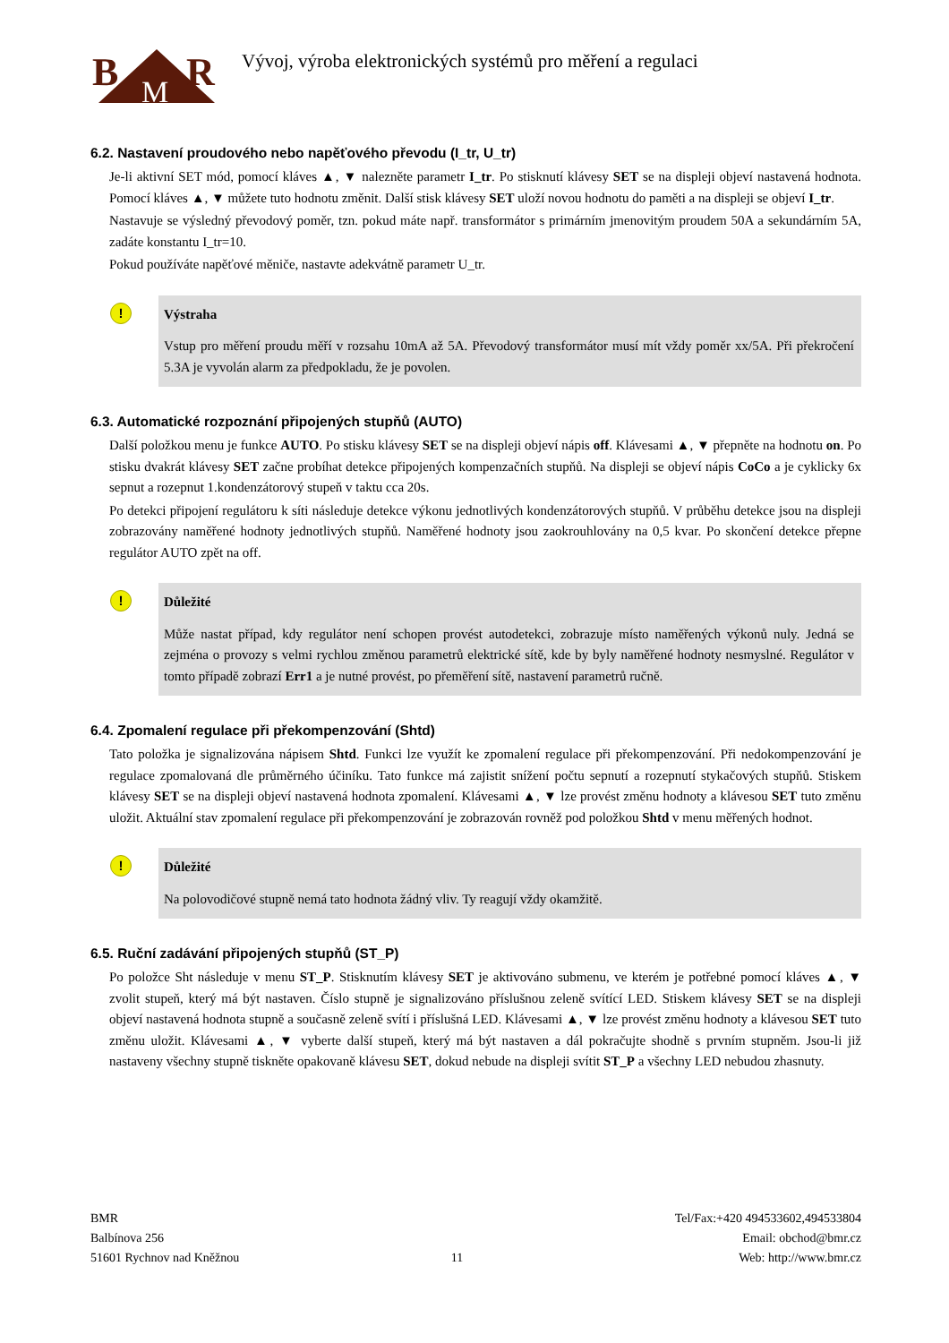B
R
M
Vývoj, výroba elektronických systémů pro měření a regulaci
6.2. Nastavení proudového nebo napěťového převodu (I_tr, U_tr)
Je-li aktivní SET mód, pomocí kláves ▲, ▼ nalezněte parametr I_tr. Po stisknutí klávesy SET se na displeji objeví nastavená hodnota. Pomocí kláves ▲, ▼ můžete tuto hodnotu změnit. Další stisk klávesy SET uloží novou hodnotu do paměti a na displeji se objeví I_tr.
Nastavuje se výsledný převodový poměr, tzn. pokud máte např. transformátor s primárním jmenovitým proudem 50A a sekundárním 5A, zadáte konstantu I_tr=10.
Pokud používáte napěťové měniče, nastavte adekvátně parametr U_tr.
!
Výstraha
Vstup pro měření proudu měří v rozsahu 10mA až 5A. Převodový transformátor musí mít vždy poměr xx/5A. Při překročení 5.3A je vyvolán alarm za předpokladu, že je povolen.
6.3. Automatické rozpoznání připojených stupňů (AUTO)
Další položkou menu je funkce AUTO. Po stisku klávesy SET se na displeji objeví nápis off. Klávesami ▲, ▼ přepněte na hodnotu on. Po stisku dvakrát klávesy SET začne probíhat detekce připojených kompenzačních stupňů. Na displeji se objeví nápis CoCo a je cyklicky 6x sepnut a rozepnut 1.kondenzátorový stupeň v taktu cca 20s.
Po detekci připojení regulátoru k síti následuje detekce výkonu jednotlivých kondenzátorových stupňů. V průběhu detekce jsou na displeji zobrazovány naměřené hodnoty jednotlivých stupňů. Naměřené hodnoty jsou zaokrouhlovány na 0,5 kvar. Po skončení detekce přepne regulátor AUTO zpět na off.
!
Důležité
Může nastat případ, kdy regulátor není schopen provést autodetekci, zobrazuje místo naměřených výkonů nuly. Jedná se zejména o provozy s velmi rychlou změnou parametrů elektrické sítě, kde by byly naměřené hodnoty nesmyslné. Regulátor v tomto případě zobrazí Err1 a je nutné provést, po přeměření sítě, nastavení parametrů ručně.
6.4. Zpomalení regulace při překompenzování (Shtd)
Tato položka je signalizována nápisem Shtd. Funkci lze využít ke zpomalení regulace při překompenzování. Při nedokompenzování je regulace zpomalovaná dle průměrného účiníku. Tato funkce má zajistit snížení počtu sepnutí a rozepnutí stykačových stupňů. Stiskem klávesy SET se na displeji objeví nastavená hodnota zpomalení. Klávesami ▲, ▼ lze provést změnu hodnoty a klávesou SET tuto změnu uložit. Aktuální stav zpomalení regulace při překompenzování je zobrazován rovněž pod položkou Shtd v menu měřených hodnot.
!
Důležité
Na polovodičové stupně nemá tato hodnota žádný vliv. Ty reagují vždy okamžitě.
6.5. Ruční zadávání připojených stupňů (ST_P)
Po položce Sht následuje v menu ST_P. Stisknutím klávesy SET je aktivováno submenu, ve kterém je potřebné pomocí kláves ▲, ▼ zvolit stupeň, který má být nastaven. Číslo stupně je signalizováno příslušnou zeleně svítící LED. Stiskem klávesy SET se na displeji objeví nastavená hodnota stupně a současně zeleně svítí i příslušná LED. Klávesami ▲, ▼ lze provést změnu hodnoty a klávesou SET tuto změnu uložit. Klávesami ▲, ▼ vyberte další stupeň, který má být nastaven a dál pokračujte shodně s prvním stupněm. Jsou-li již nastaveny všechny stupně tiskněte opakovaně klávesu SET, dokud nebude na displeji svítit ST_P a všechny LED nebudou zhasnuty.
BMR
Balbínova 256
51601 Rychnov nad Kněžnou
11 Tel/Fax:+420 494533602,494533804
Email: obchod@bmr.cz
Web: http://www.bmr.cz